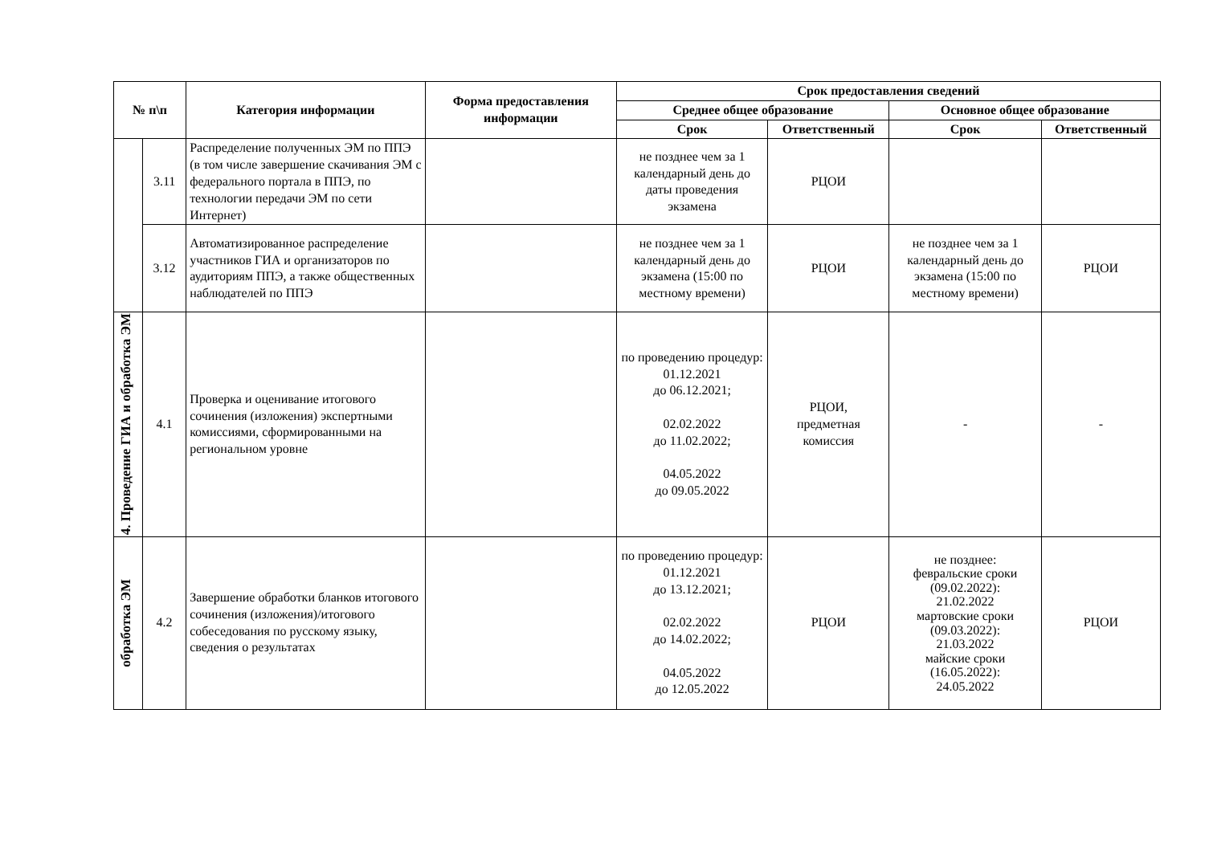| № п\п | | Категория информации | Форма предоставления информации | Срок предоставления сведений | | | |
| --- | --- | --- | --- | --- | --- | --- | --- |
| | | | | Среднее общее образование | | Основное общее образование | |
| | | | | Срок | Ответственный | Срок | Ответственный |
| | 3.11 | Распределение полученных ЭМ по ППЭ (в том числе завершение скачивания ЭМ с федерального портала в ППЭ, по технологии передачи ЭМ по сети Интернет) | | не позднее чем за 1 календарный день до даты проведения экзамена | РЦОИ | | |
| | 3.12 | Автоматизированное распределение участников ГИА и организаторов по аудиториям ППЭ, а также общественных наблюдателей по ППЭ | | не позднее чем за 1 календарный день до экзамена (15:00 по местному времени) | РЦОИ | не позднее чем за 1 календарный день до экзамена (15:00 по местному времени) | РЦОИ |
| 4. Проведение ГИА и обработка ЭМ | 4.1 | Проверка и оценивание итогового сочинения (изложения) экспертными комиссиями, сформированными на региональном уровне | | по проведению процедур: 01.12.2021 до 06.12.2021; 02.02.2022 до 11.02.2022; 04.05.2022 до 09.05.2022 | РЦОИ, предметная комиссия | - | - |
| обработка ЭМ | 4.2 | Завершение обработки бланков итогового сочинения (изложения)/итогового собеседования по русскому языку, сведения о результатах | | по проведению процедур: 01.12.2021 до 13.12.2021; 02.02.2022 до 14.02.2022; 04.05.2022 до 12.05.2022 | РЦОИ | не позднее: февральские сроки (09.02.2022): 21.02.2022 мартовские сроки (09.03.2022): 21.03.2022 майские сроки (16.05.2022): 24.05.2022 | РЦОИ |